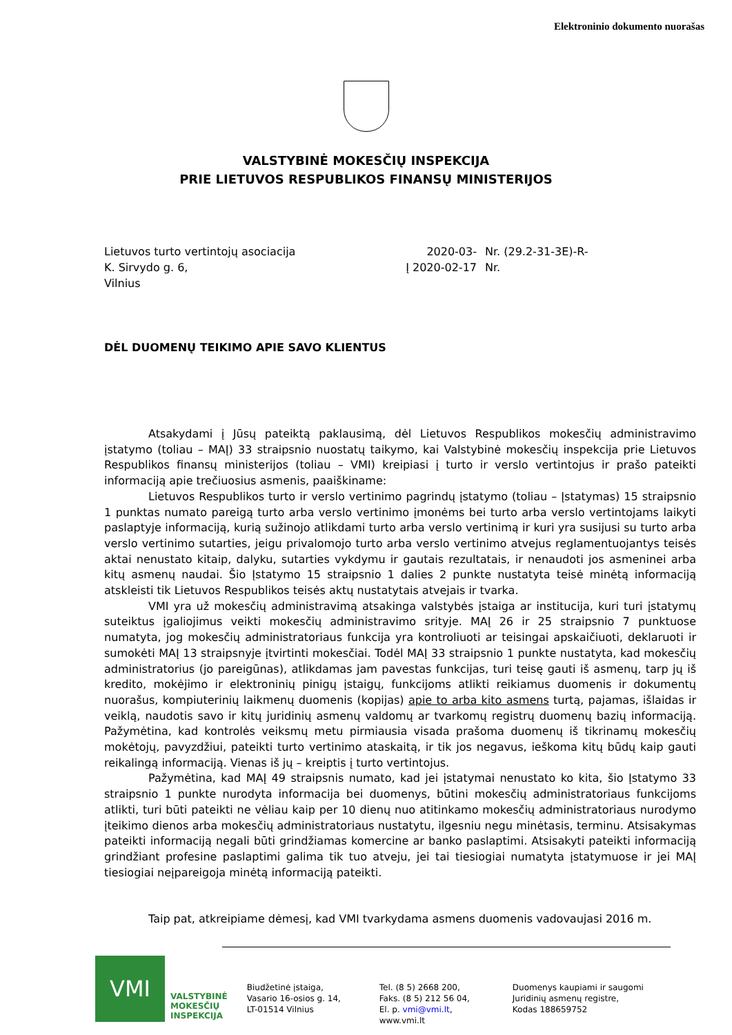Elektroninio dokumento nuorašas
VALSTYBINĖ MOKESČIŲ INSPEKCIJA
PRIE LIETUVOS RESPUBLIKOS FINANSŲ MINISTERIJOS
Lietuvos turto vertintojų asociacija
K. Sirvydo g. 6,
Vilnius
2020-03-
Į 2020-02-17
Nr. (29.2-31-3E)-R-
Nr.
DĖL DUOMENŲ TEIKIMO APIE SAVO KLIENTUS
Atsakydami į Jūsų pateiktą paklausimą, dėl Lietuvos Respublikos mokesčių administravimo įstatymo (toliau – MAĮ) 33 straipsnio nuostatų taikymo, kai Valstybinė mokesčių inspekcija prie Lietuvos Respublikos finansų ministerijos (toliau – VMI) kreipiasi į turto ir verslo vertintojus ir prašo pateikti informaciją apie trečiuosius asmenis, paaiškiname:
Lietuvos Respublikos turto ir verslo vertinimo pagrindų įstatymo (toliau – Įstatymas) 15 straipsnio 1 punktas numato pareigą turto arba verslo vertinimo įmonėms bei turto arba verslo vertintojams laikyti paslaptyje informaciją, kurią sužinojo atlikdami turto arba verslo vertinimą ir kuri yra susijusi su turto arba verslo vertinimo sutarties, jeigu privalomojo turto arba verslo vertinimo atvejus reglamentuojantys teisės aktai nenustato kitaip, dalyku, sutarties vykdymu ir gautais rezultatais, ir nenaudoti jos asmeninei arba kitų asmenų naudai. Šio Įstatymo 15 straipsnio 1 dalies 2 punkte nustatyta teisė minėtą informaciją atskleisti tik Lietuvos Respublikos teisės aktų nustatytais atvejais ir tvarka.
VMI yra už mokesčių administravimą atsakinga valstybės įstaiga ar institucija, kuri turi įstatymų suteiktus įgaliojimus veikti mokesčių administravimo srityje. MAĮ 26 ir 25 straipsnio 7 punktuose numatyta, jog mokesčių administratoriaus funkcija yra kontroliuoti ar teisingai apskaičiuoti, deklaruoti ir sumokėti MAĮ 13 straipsnyje įtvirtinti mokesčiai. Todėl MAĮ 33 straipsnio 1 punkte nustatyta, kad mokesčių administratorius (jo pareigūnas), atlikdamas jam pavestas funkcijas, turi teisę gauti iš asmenų, tarp jų iš kredito, mokėjimo ir elektroninių pinigų įstaigų, funkcijoms atlikti reikiamus duomenis ir dokumentų nuorašus, kompiuterinių laikmenų duomenis (kopijas) apie to arba kito asmens turtą, pajamas, išlaidas ir veiklą, naudotis savo ir kitų juridinių asmenų valdomų ar tvarkomų registrų duomenų bazių informaciją. Pažymėtina, kad kontrolės veiksmų metu pirmiausia visada prašoma duomenų iš tikrinamų mokesčių mokėtojų, pavyzdžiui, pateikti turto vertinimo ataskaitą, ir tik jos negavus, ieškoma kitų būdų kaip gauti reikalingą informaciją. Vienas iš jų – kreiptis į turto vertintojus.
Pažymėtina, kad MAĮ 49 straipsnis numato, kad jei įstatymai nenustato ko kita, šio Įstatymo 33 straipsnio 1 punkte nurodyta informacija bei duomenys, būtini mokesčių administratoriaus funkcijoms atlikti, turi būti pateikti ne vėliau kaip per 10 dienų nuo atitinkamo mokesčių administratoriaus nurodymo įteikimo dienos arba mokesčių administratoriaus nustatytu, ilgesniu negu minėtasis, terminu. Atsisakymas pateikti informaciją negali būti grindžiamas komercine ar banko paslaptimi. Atsisakyti pateikti informaciją grindžiant profesine paslaptimi galima tik tuo atveju, jei tai tiesiogiai numatyta įstatymuose ir jei MAĮ tiesiogiai neįpareigoja minėtą informaciją pateikti.
Taip pat, atkreipiame dėmesį, kad VMI tvarkydama asmens duomenis vadovaujasi 2016 m.
VMI
VALSTYBINĖ
MOKESČIŲ
INSPEKCIJA
Biudžetinė įstaiga,
Vasario 16-osios g. 14,
LT-01514 Vilnius
Tel. (8 5) 2668 200,
Faks. (8 5) 212 56 04,
El. p. vmi@vmi.lt,
www.vmi.lt
Duomenys kaupiami ir saugomi
Juridinių asmenų registre,
Kodas 188659752